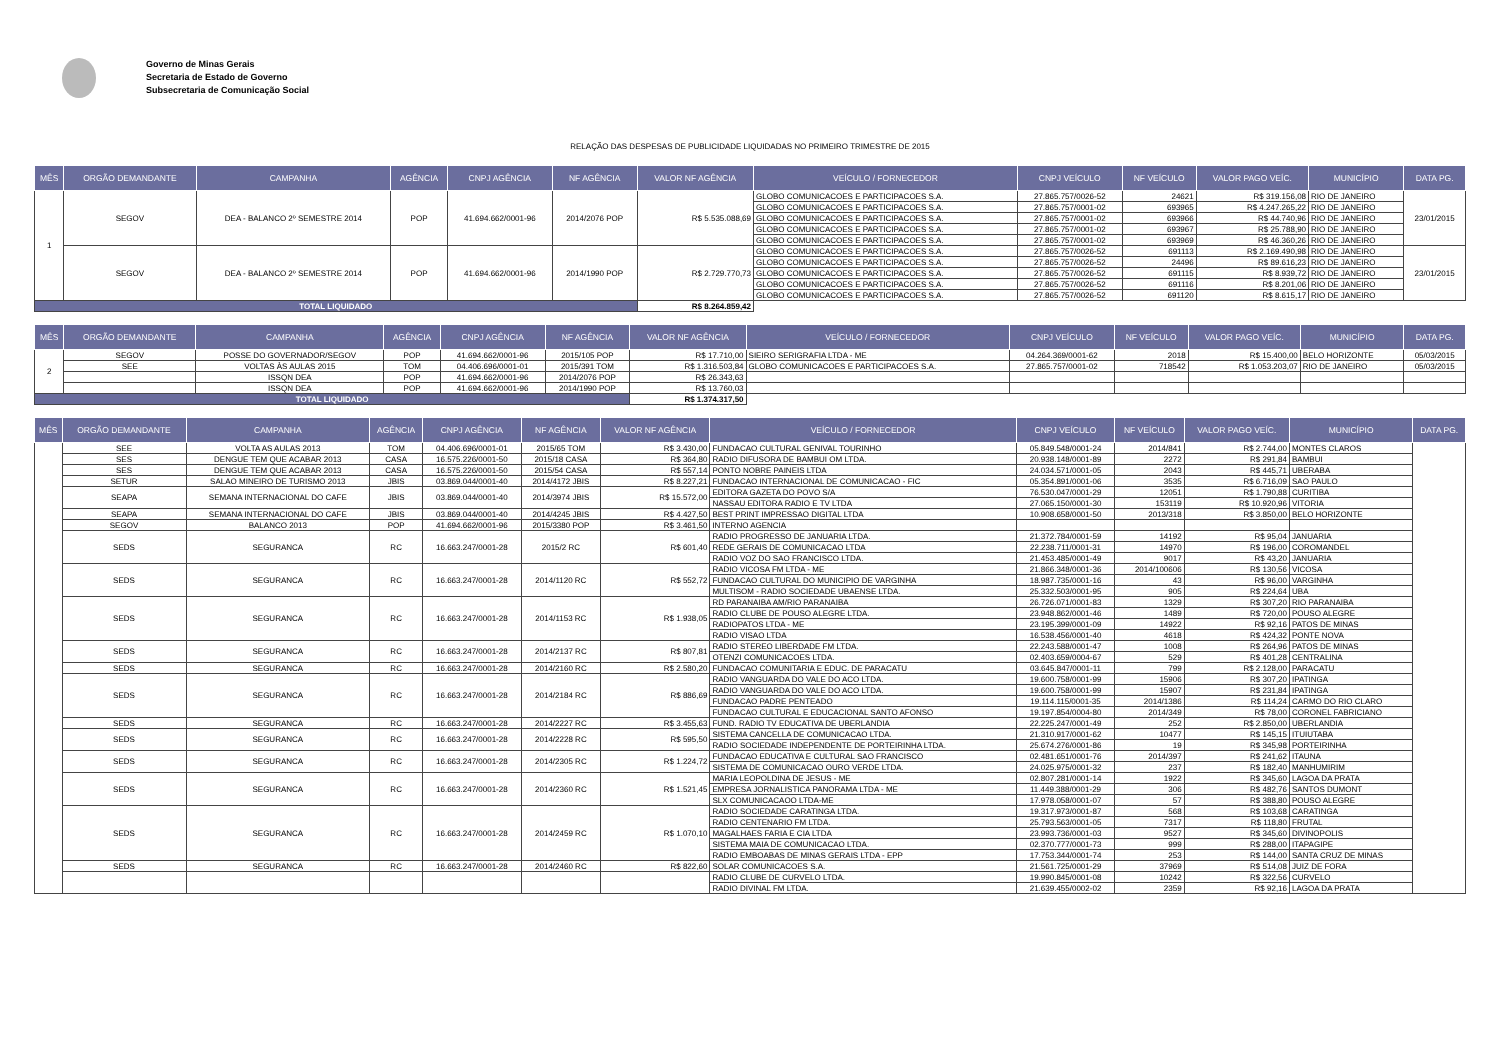Governo de Minas Gerais
Secretaria de Estado de Governo
Subsecretaria de Comunicação Social
RELAÇÃO DAS DESPESAS DE PUBLICIDADE LIQUIDADAS NO PRIMEIRO TRIMESTRE DE 2015
| MÊS | ORGÃO DEMANDANTE | CAMPANHA | AGÊNCIA | CNPJ AGÊNCIA | NF AGÊNCIA | VALOR NF AGÊNCIA | VEÍCULO / FORNECEDOR | CNPJ VEÍCULO | NF VEÍCULO | VALOR PAGO VEÍC. | MUNICÍPIO | DATA PG. |
| --- | --- | --- | --- | --- | --- | --- | --- | --- | --- | --- | --- | --- |
| 1 | SEGOV | DEA - BALANCO 2º SEMESTRE 2014 | POP | 41.694.662/0001-96 | 2014/2076 POP | R$ 5.535.088,69 | GLOBO COMUNICACOES E PARTICIPACOES S.A. | 27.865.757/0026-52 | 24621 | R$ 319.156,08 | RIO DE JANEIRO | 23/01/2015 |
| | | | | | | | GLOBO COMUNICACOES E PARTICIPACOES S.A. | 27.865.757/0001-02 | 693965 | R$ 4.247.265,22 | RIO DE JANEIRO | |
| | | | | | | | GLOBO COMUNICACOES E PARTICIPACOES S.A. | 27.865.757/0001-02 | 693966 | R$ 44.740,96 | RIO DE JANEIRO | |
| | | | | | | | GLOBO COMUNICACOES E PARTICIPACOES S.A. | 27.865.757/0001-02 | 693967 | R$ 25.788,90 | RIO DE JANEIRO | |
| | | | | | | | GLOBO COMUNICACOES E PARTICIPACOES S.A. | 27.865.757/0001-02 | 693969 | R$ 46.360,26 | RIO DE JANEIRO | |
| | SEGOV | DEA - BALANCO 2º SEMESTRE 2014 | POP | 41.694.662/0001-96 | 2014/1990 POP | R$ 2.729.770,73 | GLOBO COMUNICACOES E PARTICIPACOES S.A. | 27.865.757/0026-52 | 691113 | R$ 2.169.490,98 | RIO DE JANEIRO | 23/01/2015 |
| | | | | | | | GLOBO COMUNICACOES E PARTICIPACOES S.A. | 27.865.757/0026-52 | 24496 | R$ 89.616,23 | RIO DE JANEIRO | |
| | | | | | | | GLOBO COMUNICACOES E PARTICIPACOES S.A. | 27.865.757/0026-52 | 691115 | R$ 8.939,72 | RIO DE JANEIRO | |
| | | | | | | | GLOBO COMUNICACOES E PARTICIPACOES S.A. | 27.865.757/0026-52 | 691116 | R$ 8.201,06 | RIO DE JANEIRO | |
| | | | | | | | GLOBO COMUNICACOES E PARTICIPACOES S.A. | 27.865.757/0026-52 | 691120 | R$ 8.615,17 | RIO DE JANEIRO | |
| TOTAL LIQUIDADO | | | | | | R$ 8.264.859,42 | | | | | | |
| MÊS | ORGÃO DEMANDANTE | CAMPANHA | AGÊNCIA | CNPJ AGÊNCIA | NF AGÊNCIA | VALOR NF AGÊNCIA | VEÍCULO / FORNECEDOR | CNPJ VEÍCULO | NF VEÍCULO | VALOR PAGO VEÍC. | MUNICÍPIO | DATA PG. |
| --- | --- | --- | --- | --- | --- | --- | --- | --- | --- | --- | --- | --- |
| 2 | SEGOV | POSSE DO GOVERNADOR/SEGOV | POP | 41.694.662/0001-96 | 2015/105 POP | R$ 17.710,00 | SIEIRO SERIGRAFIA LTDA - ME | 04.264.369/0001-62 | 2018 | R$ 15.400,00 | BELO HORIZONTE | 05/03/2015 |
| | SEE | VOLTAS ÀS AULAS 2015 | TOM | 04.406.696/0001-01 | 2015/391 TOM | R$ 1.316.503,84 | GLOBO COMUNICACOES E PARTICIPACOES S.A. | 27.865.757/0001-02 | 718542 | R$ 1.053.203,07 | RIO DE JANEIRO | 05/03/2015 |
| | | ISSQN DEA | POP | 41.694.662/0001-96 | 2014/2076 POP | R$ 26.343,63 | | | | | | |
| | | ISSQN DEA | POP | 41.694.662/0001-96 | 2014/1990 POP | R$ 13.760,03 | | | | | | |
| TOTAL LIQUIDADO | | | | | | R$ 1.374.317,50 | | | | | | |
| MÊS | ORGÃO DEMANDANTE | CAMPANHA | AGÊNCIA | CNPJ AGÊNCIA | NF AGÊNCIA | VALOR NF AGÊNCIA | VEÍCULO / FORNECEDOR | CNPJ VEÍCULO | NF VEÍCULO | VALOR PAGO VEÍC. | MUNICÍPIO | DATA PG. |
| --- | --- | --- | --- | --- | --- | --- | --- | --- | --- | --- | --- | --- |
| | SEE | VOLTA AS AULAS 2013 | TOM | 04.406.696/0001-01 | 2015/65 TOM | R$ 3.430,00 | FUNDACAO CULTURAL GENIVAL TOURINHO | 05.849.548/0001-24 | 2014/841 | R$ 2.744,00 | MONTES CLAROS | |
| | SES | DENGUE TEM QUE ACABAR 2013 | CASA | 16.575.226/0001-50 | 2015/18 CASA | R$ 364,80 | RADIO DIFUSORA DE BAMBUI OM LTDA. | 20.938.148/0001-89 | 2272 | R$ 291,84 | BAMBUI | |
| | SES | DENGUE TEM QUE ACABAR 2013 | CASA | 16.575.226/0001-50 | 2015/54 CASA | R$ 557,14 | PONTO NOBRE PAINEIS LTDA | 24.034.571/0001-05 | 2043 | R$ 445,71 | UBERABA | |
| | SETUR | SALAO MINEIRO DE TURISMO 2013 | JBIS | 03.869.044/0001-40 | 2014/4172 JBIS | R$ 8.227,21 | FUNDACAO INTERNACIONAL DE COMUNICACAO - FIC | 05.354.891/0001-06 | 3535 | R$ 6.716,09 | SAO PAULO | |
| | SEAPA | SEMANA INTERNACIONAL DO CAFE | JBIS | 03.869.044/0001-40 | 2014/3974 JBIS | R$ 15.572,00 | EDITORA GAZETA DO POVO S/A | 76.530.047/0001-29 | 12051 | R$ 1.790,88 | CURITIBA | |
| | | | | | | | NASSAU EDITORA RADIO E TV LTDA | 27.065.150/0001-30 | 153119 | R$ 10.920,96 | VITORIA | |
| | SEAPA | SEMANA INTERNACIONAL DO CAFE | JBIS | 03.869.044/0001-40 | 2014/4245 JBIS | R$ 4.427,50 | BEST PRINT IMPRESSAO DIGITAL LTDA | 10.908.658/0001-50 | 2013/318 | R$ 3.850,00 | BELO HORIZONTE | |
| | SEGOV | BALANCO 2013 | POP | 41.694.662/0001-96 | 2015/3380 POP | R$ 3.461,50 | INTERNO AGENCIA | | | | | |
| | SEDS | SEGURANCA | RC | 16.663.247/0001-28 | 2015/2 RC | R$ 601,40 | RADIO PROGRESSO DE JANUARIA LTDA. | 21.372.784/0001-59 | 14192 | R$ 95,04 | JANUARIA | |
| | | | | | | | REDE GERAIS DE COMUNICACAO LTDA | 22.238.711/0001-31 | 14970 | R$ 196,00 | COROMANDEL | |
| | | | | | | | RADIO VOZ DO SAO FRANCISCO LTDA. | 21.453.485/0001-49 | 9017 | R$ 43,20 | JANUARIA | |
| | SEDS | SEGURANCA | RC | 16.663.247/0001-28 | 2014/1120 RC | R$ 552,72 | RADIO VICOSA FM LTDA - ME | 21.866.348/0001-36 | 2014/100606 | R$ 130,56 | VICOSA | |
| | | | | | | | FUNDACAO CULTURAL DO MUNICIPIO DE VARGINHA | 18.987.735/0001-16 | 43 | R$ 96,00 | VARGINHA | |
| | | | | | | | MULTISOM - RADIO SOCIEDADE UBAENSE LTDA. | 25.332.503/0001-95 | 905 | R$ 224,64 | UBA | |
| | SEDS | SEGURANCA | RC | 16.663.247/0001-28 | 2014/1153 RC | R$ 1.938,05 | RD PARANAIBA AM/RIO PARANAIBA | 26.726.071/0001-83 | 1329 | R$ 307,20 | RIO PARANAIBA | |
| | | | | | | | RADIO CLUBE DE POUSO ALEGRE LTDA. | 23.948.862/0001-46 | 1489 | R$ 720,00 | POUSO ALEGRE | |
| | | | | | | | RADIOPATOS LTDA - ME | 23.195.399/0001-09 | 14922 | R$ 92,16 | PATOS DE MINAS | |
| | | | | | | | RADIO VISAO LTDA | 16.538.456/0001-40 | 4618 | R$ 424,32 | PONTE NOVA | |
| | SEDS | SEGURANCA | RC | 16.663.247/0001-28 | 2014/2137 RC | R$ 807,81 | RADIO STEREO LIBERDADE FM LTDA. | 22.243.588/0001-47 | 1008 | R$ 264,96 | PATOS DE MINAS | |
| | | | | | | | OTENZI COMUNICACOES LTDA. | 02.403.659/0004-67 | 529 | R$ 401,28 | CENTRALINA | |
| | SEDS | SEGURANCA | RC | 16.663.247/0001-28 | 2014/2160 RC | R$ 2.580,20 | FUNDACAO COMUNITARIA E EDUC. DE PARACATU | 03.645.847/0001-11 | 799 | R$ 2.128,00 | PARACATU | |
| | SEDS | SEGURANCA | RC | 16.663.247/0001-28 | 2014/2184 RC | R$ 886,69 | RADIO VANGUARDA DO VALE DO ACO LTDA. | 19.600.758/0001-99 | 15906 | R$ 307,20 | IPATINGA | |
| | | | | | | | RADIO VANGUARDA DO VALE DO ACO LTDA. | 19.600.758/0001-99 | 15907 | R$ 231,84 | IPATINGA | |
| | | | | | | | FUNDACAO PADRE PENTEADO | 19.114.115/0001-35 | 2014/1386 | R$ 114,24 | CARMO DO RIO CLARO | |
| | | | | | | | FUNDACAO CULTURAL E EDUCACIONAL SANTO AFONSO | 19.197.854/0004-80 | 2014/349 | R$ 78,00 | CORONEL FABRICIANO | |
| | SEDS | SEGURANCA | RC | 16.663.247/0001-28 | 2014/2227 RC | R$ 3.455,63 | FUND. RADIO TV EDUCATIVA DE UBERLANDIA | 22.225.247/0001-49 | 252 | R$ 2.850,00 | UBERLANDIA | |
| | SEDS | SEGURANCA | RC | 16.663.247/0001-28 | 2014/2228 RC | R$ 595,50 | SISTEMA CANCELLA DE COMUNICACAO LTDA. | 21.310.917/0001-62 | 10477 | R$ 145,15 | ITUIUTABA | |
| | | | | | | | RADIO SOCIEDADE INDEPENDENTE DE PORTEIRINHA LTDA. | 25.674.276/0001-86 | 19 | R$ 345,98 | PORTEIRINHA | |
| | SEDS | SEGURANCA | RC | 16.663.247/0001-28 | 2014/2305 RC | R$ 1.224,72 | FUNDACAO EDUCATIVA E CULTURAL SAO FRANCISCO | 02.481.651/0001-76 | 2014/397 | R$ 241,62 | ITAUNA | |
| | | | | | | | SISTEMA DE COMUNICACAO OURO VERDE LTDA. | 24.025.975/0001-32 | 237 | R$ 182,40 | MANHUMIRIM | |
| | SEDS | SEGURANCA | RC | 16.663.247/0001-28 | 2014/2360 RC | R$ 1.521,45 | MARIA LEOPOLDINA DE JESUS - ME | 02.807.281/0001-14 | 1922 | R$ 345,60 | LAGOA DA PRATA | |
| | | | | | | | EMPRESA JORNALISTICA PANORAMA LTDA - ME | 11.449.388/0001-29 | 306 | R$ 482,76 | SANTOS DUMONT | |
| | | | | | | | SLX COMUNICACAOO LTDA-ME | 17.978.058/0001-07 | 57 | R$ 388,80 | POUSO ALEGRE | |
| | SEDS | SEGURANCA | RC | 16.663.247/0001-28 | 2014/2459 RC | R$ 1.070,10 | RADIO SOCIEDADE CARATINGA LTDA. | 19.317.973/0001-87 | 568 | R$ 103,68 | CARATINGA | |
| | | | | | | | RADIO CENTENARIO FM LTDA. | 25.793.563/0001-05 | 7317 | R$ 118,80 | FRUTAL | |
| | | | | | | | MAGALHAES FARIA E CIA LTDA | 23.993.736/0001-03 | 9527 | R$ 345,60 | DIVINOPOLIS | |
| | | | | | | | SISTEMA MAIA DE COMUNICACAO LTDA. | 02.370.777/0001-73 | 999 | R$ 288,00 | ITAPAGIPE | |
| | | | | | | | RADIO EMBOABAS DE MINAS GERAIS LTDA - EPP | 17.753.344/0001-74 | 253 | R$ 144,00 | SANTA CRUZ DE MINAS | |
| | SEDS | SEGURANCA | RC | 16.663.247/0001-28 | 2014/2460 RC | R$ 822,60 | SOLAR COMUNICACOES S.A. | 21.561.725/0001-29 | 37969 | R$ 514,08 | JUIZ DE FORA | |
| | | | | | | | RADIO CLUBE DE CURVELO LTDA. | 19.990.845/0001-08 | 10242 | R$ 322,56 | CURVELO | |
| | | | | | | | RADIO DIVINAL FM LTDA. | 21.639.455/0002-02 | 2359 | R$ 92,16 | LAGOA DA PRATA | |